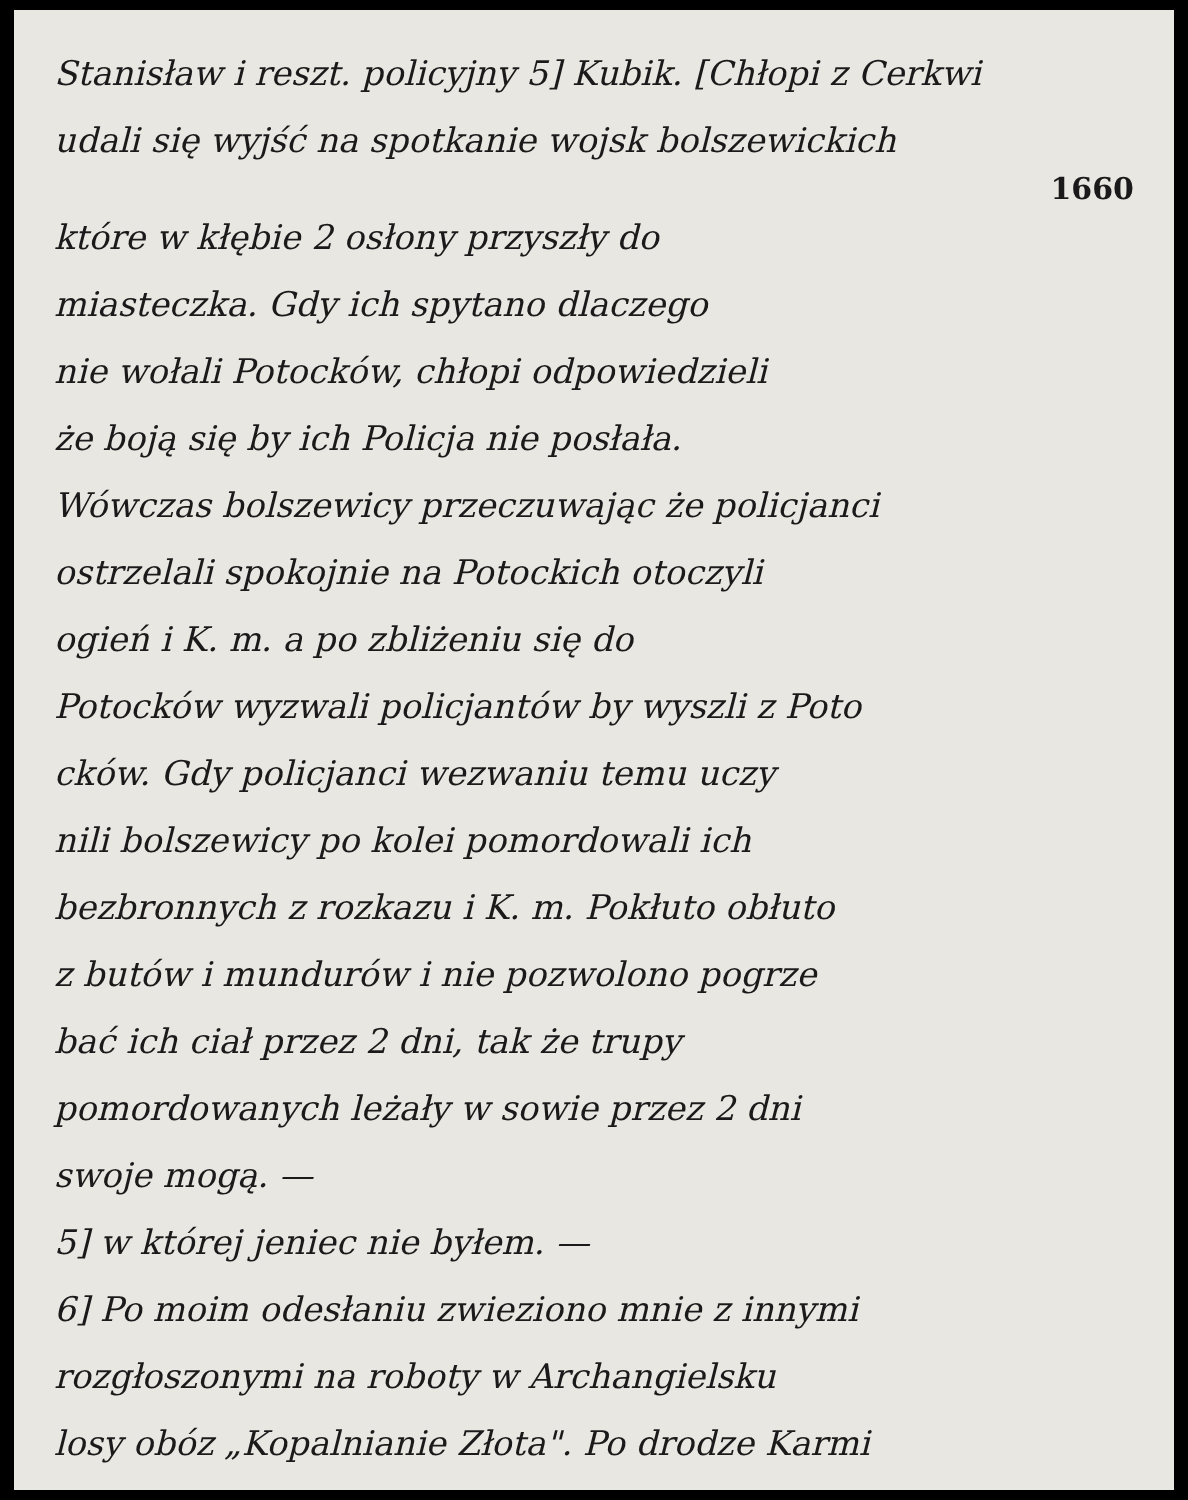Stanisław i reszt. policyjny 5] Kubik. [Chłopi z Cerkwi
udali się wyjść na spotkanie wojsk bolszewickich
1660
które w kłębie 2 osłony przyszły do
miasteczka. Gdy ich spytano dlaczego
nie wołali Potocków, chłopi odpowiedzieli
że boją się by ich Policja nie posłała.
Wówczas bolszewicy przeczuwając że policjanci
ostrzelali spokojnie na Potockich otoczyli
ogień i K. m. a po zbliżeniu się do
Potocków wyzwali policjantów by wyszli z Poto
cków. Gdy policjanci wezwaniu temu uczy
nili bolszewicy po kolei pomordowali ich
bezbronnych z rozkazu i K. m. Pokłuto obłuto
z butów i mundurów i nie pozwolono pogrze
bać ich ciał przez 2 dni, tak że trupy
pomordowanych leżały w sowie przez 2 dni
swoje mogą. —
5] w której jeniec nie byłem. —
6] Po moim odesłaniu zwieziono mnie z innymi
rozgłoszonymi na roboty w Archangielsku
losy obóz „Kopalnianie Złota". Po drodze Karmi